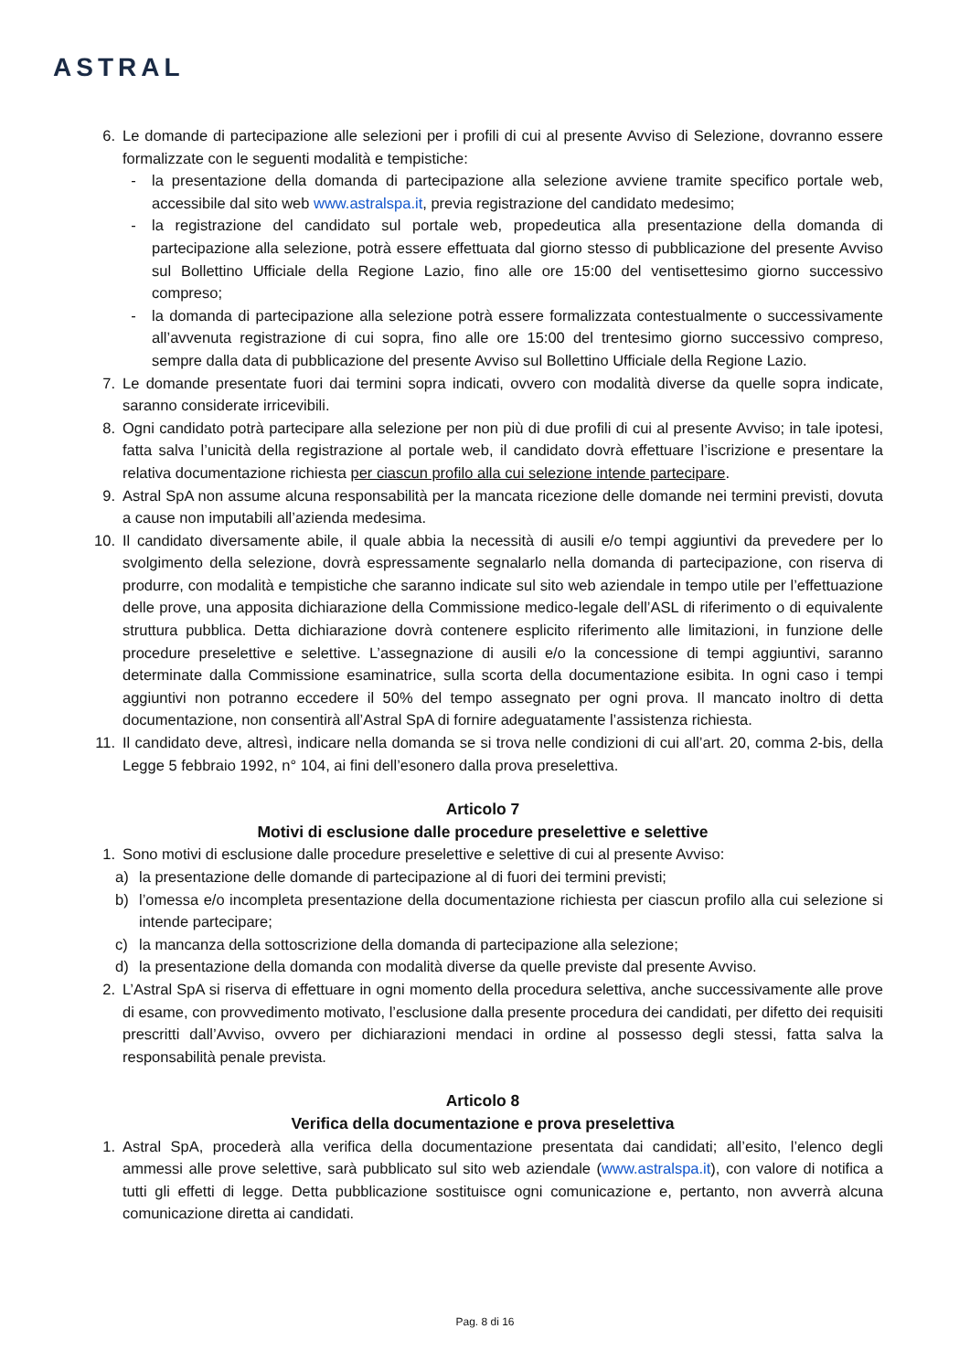ASTRAL
6. Le domande di partecipazione alle selezioni per i profili di cui al presente Avviso di Selezione, dovranno essere formalizzate con le seguenti modalità e tempistiche:
- la presentazione della domanda di partecipazione alla selezione avviene tramite specifico portale web, accessibile dal sito web www.astralspa.it, previa registrazione del candidato medesimo;
- la registrazione del candidato sul portale web, propedeutica alla presentazione della domanda di partecipazione alla selezione, potrà essere effettuata dal giorno stesso di pubblicazione del presente Avviso sul Bollettino Ufficiale della Regione Lazio, fino alle ore 15:00 del ventisettesimo giorno successivo compreso;
- la domanda di partecipazione alla selezione potrà essere formalizzata contestualmente o successivamente all’avvenuta registrazione di cui sopra, fino alle ore 15:00 del trentesimo giorno successivo compreso, sempre dalla data di pubblicazione del presente Avviso sul Bollettino Ufficiale della Regione Lazio.
7. Le domande presentate fuori dai termini sopra indicati, ovvero con modalità diverse da quelle sopra indicate, saranno considerate irricevibili.
8. Ogni candidato potrà partecipare alla selezione per non più di due profili di cui al presente Avviso; in tale ipotesi, fatta salva l’unicità della registrazione al portale web, il candidato dovrà effettuare l’iscrizione e presentare la relativa documentazione richiesta per ciascun profilo alla cui selezione intende partecipare.
9. Astral SpA non assume alcuna responsabilità per la mancata ricezione delle domande nei termini previsti, dovuta a cause non imputabili all’azienda medesima.
10. Il candidato diversamente abile, il quale abbia la necessità di ausili e/o tempi aggiuntivi da prevedere per lo svolgimento della selezione, dovrà espressamente segnalarlo nella domanda di partecipazione, con riserva di produrre, con modalità e tempistiche che saranno indicate sul sito web aziendale in tempo utile per l’effettuazione delle prove, una apposita dichiarazione della Commissione medico-legale dell’ASL di riferimento o di equivalente struttura pubblica. Detta dichiarazione dovrà contenere esplicito riferimento alle limitazioni, in funzione delle procedure preselettive e selettive. L’assegnazione di ausili e/o la concessione di tempi aggiuntivi, saranno determinate dalla Commissione esaminatrice, sulla scorta della documentazione esibita. In ogni caso i tempi aggiuntivi non potranno eccedere il 50% del tempo assegnato per ogni prova. Il mancato inoltro di detta documentazione, non consentirà all’Astral SpA di fornire adeguatamente l’assistenza richiesta.
11. Il candidato deve, altresì, indicare nella domanda se si trova nelle condizioni di cui all’art. 20, comma 2-bis, della Legge 5 febbraio 1992, n° 104, ai fini dell’esonero dalla prova preselettiva.
Articolo 7
Motivi di esclusione dalle procedure preselettive e selettive
1. Sono motivi di esclusione dalle procedure preselettive e selettive di cui al presente Avviso:
a) la presentazione delle domande di partecipazione al di fuori dei termini previsti;
b) l’omessa e/o incompleta presentazione della documentazione richiesta per ciascun profilo alla cui selezione si intende partecipare;
c) la mancanza della sottoscrizione della domanda di partecipazione alla selezione;
d) la presentazione della domanda con modalità diverse da quelle previste dal presente Avviso.
2. L’Astral SpA si riserva di effettuare in ogni momento della procedura selettiva, anche successivamente alle prove di esame, con provvedimento motivato, l’esclusione dalla presente procedura dei candidati, per difetto dei requisiti prescritti dall’Avviso, ovvero per dichiarazioni mendaci in ordine al possesso degli stessi, fatta salva la responsabilità penale prevista.
Articolo 8
Verifica della documentazione e prova preselettiva
1. Astral SpA, procederà alla verifica della documentazione presentata dai candidati; all’esito, l’elenco degli ammessi alle prove selettive, sarà pubblicato sul sito web aziendale (www.astralspa.it), con valore di notifica a tutti gli effetti di legge. Detta pubblicazione sostituisce ogni comunicazione e, pertanto, non avverrà alcuna comunicazione diretta ai candidati.
Pag. 8 di 16